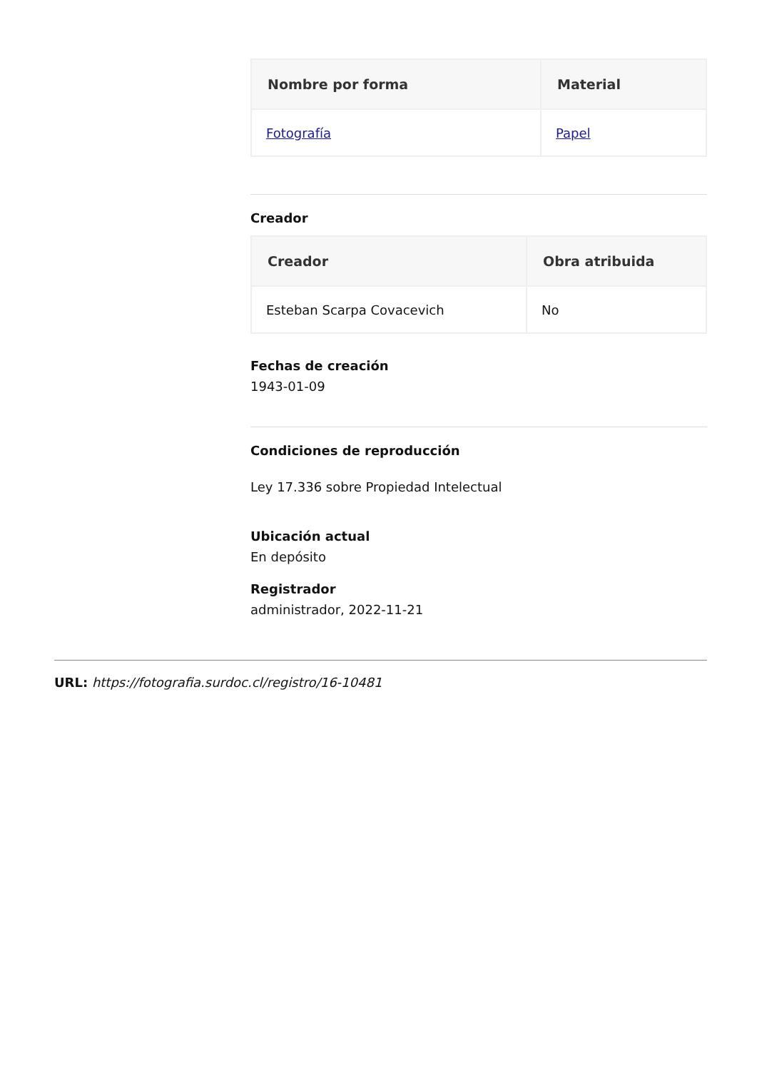| Nombre por forma | Material |
| --- | --- |
| Fotografía | Papel |
Creador
| Creador | Obra atribuida |
| --- | --- |
| Esteban Scarpa Covacevich | No |
Fechas de creación
1943-01-09
Condiciones de reproducción
Ley 17.336 sobre Propiedad Intelectual
Ubicación actual
En depósito
Registrador
administrador, 2022-11-21
URL: https://fotografia.surdoc.cl/registro/16-10481